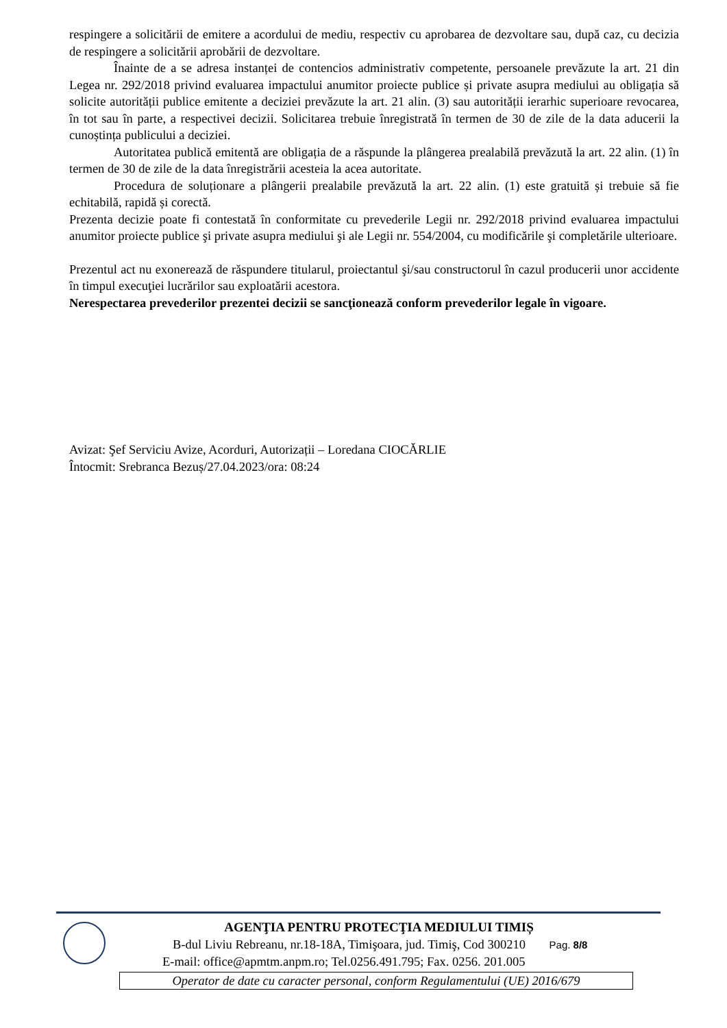respingere a solicitării de emitere a acordului de mediu, respectiv cu aprobarea de dezvoltare sau, după caz, cu decizia de respingere a solicitării aprobării de dezvoltare.
Înainte de a se adresa instanței de contencios administrativ competente, persoanele prevăzute la art. 21 din Legea nr. 292/2018 privind evaluarea impactului anumitor proiecte publice și private asupra mediului au obligația să solicite autorității publice emitente a deciziei prevăzute la art. 21 alin. (3) sau autorității ierarhic superioare revocarea, în tot sau în parte, a respectivei decizii. Solicitarea trebuie înregistrată în termen de 30 de zile de la data aducerii la cunoștința publicului a deciziei.
Autoritatea publică emitentă are obligația de a răspunde la plângerea prealabilă prevăzută la art. 22 alin. (1) în termen de 30 de zile de la data înregistrării acesteia la acea autoritate.
Procedura de soluționare a plângerii prealabile prevăzută la art. 22 alin. (1) este gratuită și trebuie să fie echitabilă, rapidă și corectă.
Prezenta decizie poate fi contestată în conformitate cu prevederile Legii nr. 292/2018 privind evaluarea impactului anumitor proiecte publice şi private asupra mediului şi ale Legii nr. 554/2004, cu modificările şi completările ulterioare.
Prezentul act nu exonerează de răspundere titularul, proiectantul şi/sau constructorul în cazul producerii unor accidente în timpul execuţiei lucrărilor sau exploatării acestora.
Nerespectarea prevederilor prezentei decizii se sancţionează conform prevederilor legale în vigoare.
Avizat: Şef Serviciu Avize, Acorduri, Autorizații – Loredana CIOCĂRLIE
Întocmit: Srebranca Bezuș/27.04.2023/ora: 08:24
AGENŢIA PENTRU PROTECŢIA MEDIULUI TIMIȘ
B-dul Liviu Rebreanu, nr.18-18A, Timişoara, jud. Timiş, Cod 300210 Pag. 8/8
E-mail: office@apmtm.anpm.ro; Tel.0256.491.795; Fax. 0256. 201.005
Operator de date cu caracter personal, conform Regulamentului (UE) 2016/679